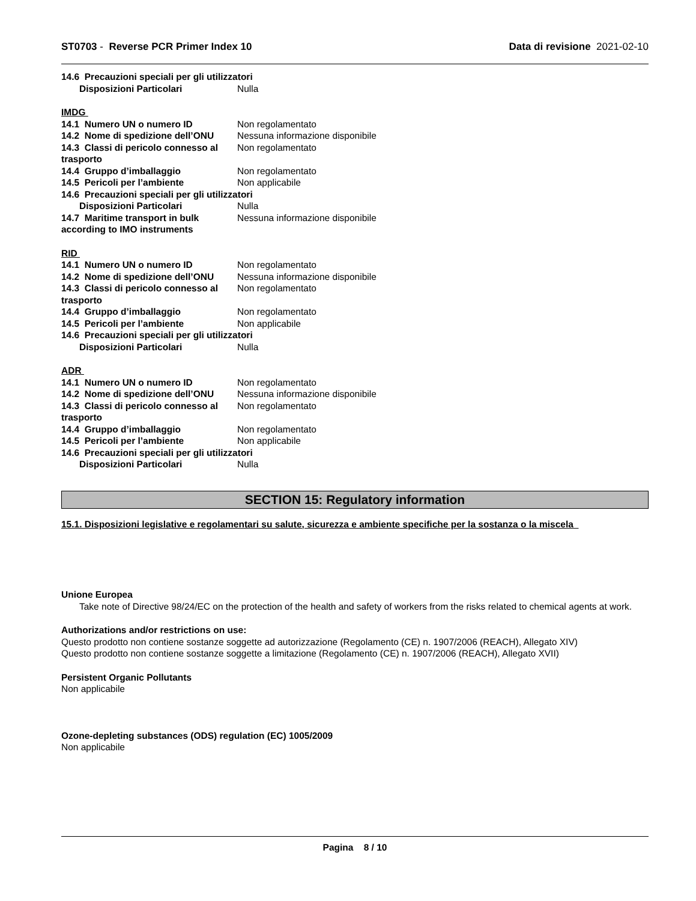ST0703 - Reverse PCR Primer Index 10
Data di revisione 2021-02-10
14.6 Precauzioni speciali per gli utilizzatori
Disposizioni Particolari Nulla
IMDG
14.1 Numero UN o numero ID Non regolamentato
14.2 Nome di spedizione dell’ONU
Nessuna informazione disponibile
14.3 Classi di pericolo connesso al trasporto
Non regolamentato
14.4 Gruppo d’imballaggio Non regolamentato
14.5 Pericoli per l’ambiente Non applicabile
14.6 Precauzioni speciali per gli utilizzatori
Disposizioni Particolari Nulla
14.7 Maritime transport in bulk according to IMO instruments
Nessuna informazione disponibile
RID
14.1 Numero UN o numero ID Non regolamentato
14.2 Nome di spedizione dell’ONU
Nessuna informazione disponibile
14.3 Classi di pericolo connesso al trasporto
Non regolamentato
14.4 Gruppo d’imballaggio Non regolamentato
14.5 Pericoli per l’ambiente Non applicabile
14.6 Precauzioni speciali per gli utilizzatori
Disposizioni Particolari Nulla
ADR
14.1 Numero UN o numero ID Non regolamentato
14.2 Nome di spedizione dell’ONU
Nessuna informazione disponibile
14.3 Classi di pericolo connesso al trasporto
Non regolamentato
14.4 Gruppo d’imballaggio Non regolamentato
14.5 Pericoli per l’ambiente Non applicabile
14.6 Precauzioni speciali per gli utilizzatori
Disposizioni Particolari Nulla
SECTION 15: Regulatory information
15.1. Disposizioni legislative e regolamentari su salute, sicurezza e ambiente specifiche per la sostanza o la miscela
Unione Europea
Take note of Directive 98/24/EC on the protection of the health and safety of workers from the risks related to chemical agents at work.
Authorizations and/or restrictions on use:
Questo prodotto non contiene sostanze soggette ad autorizzazione (Regolamento (CE) n. 1907/2006 (REACH), Allegato XIV)
Questo prodotto non contiene sostanze soggette a limitazione (Regolamento (CE) n. 1907/2006 (REACH), Allegato XVII)
Persistent Organic Pollutants
Non applicabile
Ozone-depleting substances (ODS) regulation (EC) 1005/2009
Non applicabile
Pagina 8 / 10